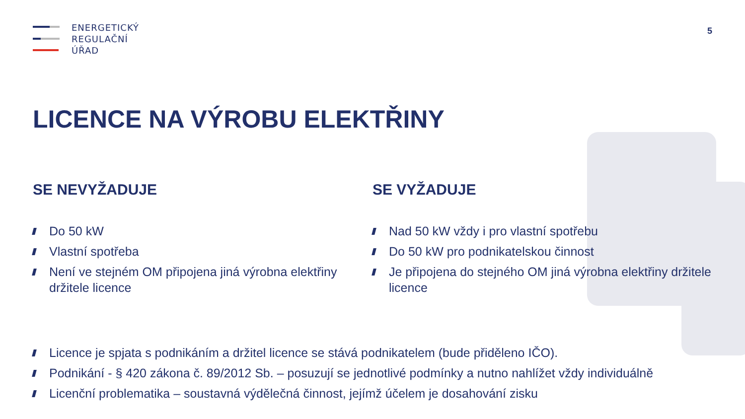ENERGETICKÝ
REGULAČNÍ
ÚŘAD
5
LICENCE NA VÝROBU ELEKTŘINY
SE NEVYŽADUJE
Do 50 kW
Vlastní spotřeba
Není ve stejném OM připojena jiná výrobna elektřiny držitele licence
SE VYŽADUJE
Nad 50 kW vždy i pro vlastní spotřebu
Do 50 kW pro podnikatelskou činnost
Je připojena do stejného OM jiná výrobna elektřiny držitele licence
Licence je spjata s podnikáním a držitel licence se stává podnikatelem (bude přiděleno IČO).
Podnikání - § 420 zákona č. 89/2012 Sb. – posuzují se jednotlivé podmínky a nutno nahlížet vždy individuálně
Licenční problematika – soustavná výdělečná činnost, jejímž účelem je dosahování zisku